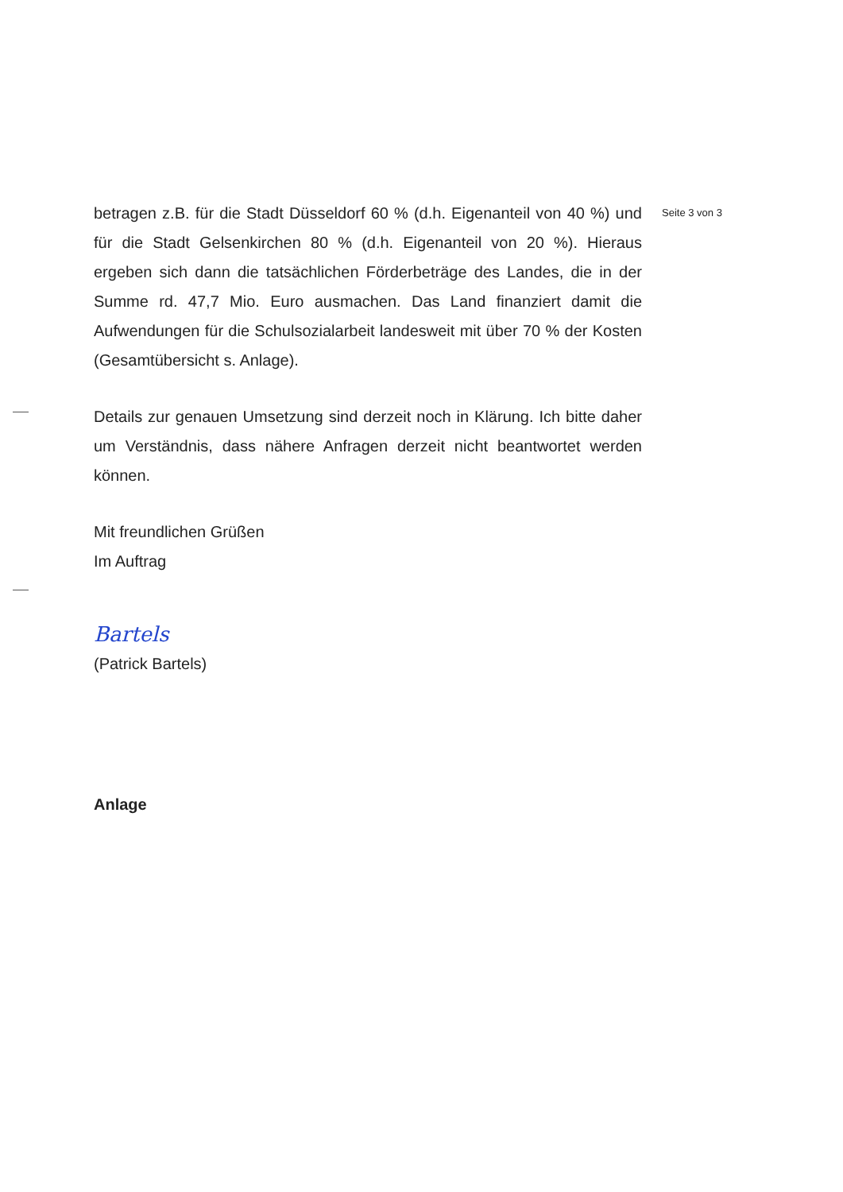Seite 3 von 3
betragen z.B. für die Stadt Düsseldorf 60 % (d.h. Eigenanteil von 40 %) und für die Stadt Gelsenkirchen 80 % (d.h. Eigenanteil von 20 %). Hieraus ergeben sich dann die tatsächlichen Förderbeträge des Landes, die in der Summe rd. 47,7 Mio. Euro ausmachen. Das Land finanziert damit die Aufwendungen für die Schulsozialarbeit landesweit mit über 70 % der Kosten (Gesamtübersicht s. Anlage).
Details zur genauen Umsetzung sind derzeit noch in Klärung. Ich bitte daher um Verständnis, dass nähere Anfragen derzeit nicht beantwortet werden können.
Mit freundlichen Grüßen
Im Auftrag
Bartels
(Patrick Bartels)
Anlage